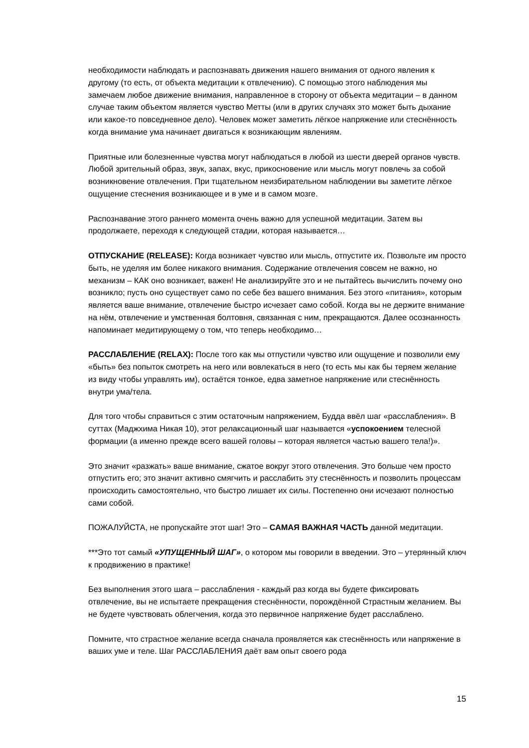необходимости наблюдать и распознавать движения нашего внимания от одного явления к другому (то есть, от объекта медитации к отвлечению). С помощью этого наблюдения мы замечаем любое движение внимания, направленное в сторону от объекта медитации – в данном случае таким объектом является чувство Метты (или в других случаях это может быть дыхание или какое-то повседневное дело). Человек может заметить лёгкое напряжение или стеснённость когда внимание ума начинает двигаться к возникающим явлениям.
Приятные или болезненные чувства могут наблюдаться в любой из шести дверей органов чувств. Любой зрительный образ, звук, запах, вкус, прикосновение или мысль могут повлечь за собой возникновение отвлечения. При тщательном неизбирательном наблюдении вы заметите лёгкое ощущение стеснения возникающее и в уме и в самом мозге.
Распознавание этого раннего момента очень важно для успешной медитации. Затем вы продолжаете, переходя к следующей стадии, которая называется…
ОТПУСКАНИЕ (RELEASE): Когда возникает чувство или мысль, отпустите их. Позвольте им просто быть, не уделяя им более никакого внимания. Содержание отвлечения совсем не важно, но механизм – КАК оно возникает, важен! Не анализируйте это и не пытайтесь вычислить почему оно возникло; пусть оно существует само по себе без вашего внимания. Без этого «питания», которым является ваше внимание, отвлечение быстро исчезает само собой. Когда вы не держите внимание на нём, отвлечение и умственная болтовня, связанная с ним, прекращаются. Далее осознанность напоминает медитирующему о том, что теперь необходимо…
РАССЛАБЛЕНИЕ (RELAX): После того как мы отпустили чувство или ощущение и позволили ему «быть» без попыток смотреть на него или вовлекаться в него (то есть мы как бы теряем желание из виду чтобы управлять им), остаётся тонкое, едва заметное напряжение или стеснённость внутри ума/тела.
Для того чтобы справиться с этим остаточным напряжением, Будда ввёл шаг «расслабления». В суттах (Маджхима Никая 10), этот релаксационный шаг называется «успокоением телесной формации (а именно прежде всего вашей головы – которая является частью вашего тела!)».
Это значит «разжать» ваше внимание, сжатое вокруг этого отвлечения. Это больше чем просто отпустить его; это значит активно смягчить и расслабить эту стеснённость и позволить процессам происходить самостоятельно, что быстро лишает их силы. Постепенно они исчезают полностью сами собой.
ПОЖАЛУЙСТА, не пропускайте этот шаг! Это – САМАЯ ВАЖНАЯ ЧАСТЬ данной медитации.
***Это тот самый «УПУЩЕННЫЙ ШАГ», о котором мы говорили в введении. Это – утерянный ключ к продвижению в практике!
Без выполнения этого шага – расслабления - каждый раз когда вы будете фиксировать отвлечение, вы не испытаете прекращения стеснённости, порождённой Страстным желанием. Вы не будете чувствовать облегчения, когда это первичное напряжение будет расслаблено.
Помните, что страстное желание всегда сначала проявляется как стеснённость или напряжение в ваших уме и теле. Шаг РАССЛАБЛЕНИЯ даёт вам опыт своего рода
15